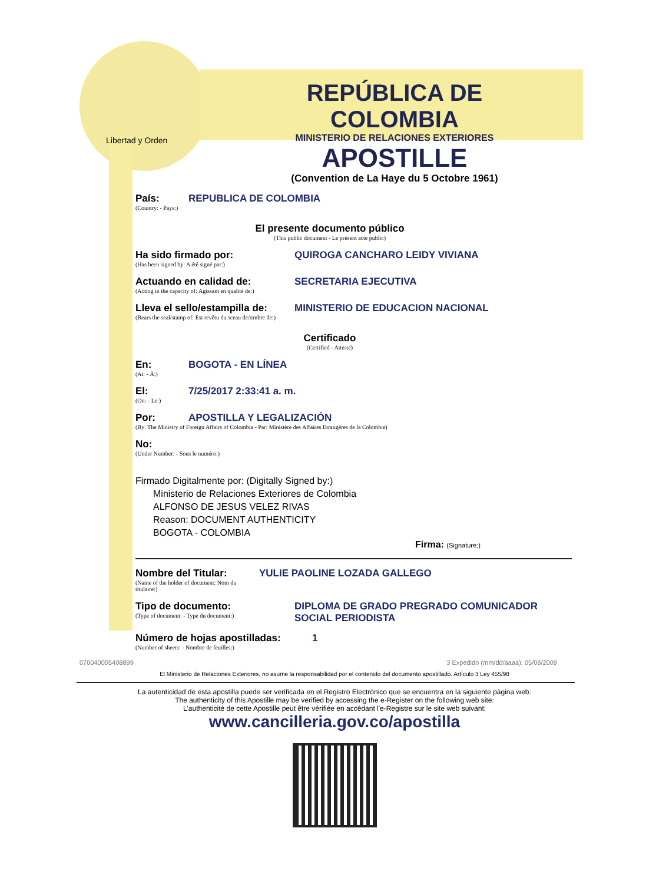Libertad y Orden
REPÚBLICA DE COLOMBIA
MINISTERIO DE RELACIONES EXTERIORES
APOSTILLE
(Convention de La Haye du 5 Octobre 1961)
País:
(Country: - Pays:)
REPUBLICA DE COLOMBIA
El presente documento público
(This public document - Le présent acte public)
Ha sido firmado por:
(Has been signed by: A été signé par:)
QUIROGA CANCHARO LEIDY VIVIANA
Actuando en calidad de:
(Acting in the capacity of: Agissant en qualité de:)
SECRETARIA EJECUTIVA
Lleva el sello/estampilla de:
(Bears the seal/stamp of: Est revêtu du sceau de/timbre de:)
MINISTERIO DE EDUCACION NACIONAL
Certificado
(Certified - Attesté)
En:
(At: - À:)
BOGOTA - EN LÍNEA
El:
(On: - Le:)
7/25/2017 2:33:41 a. m.
Por: APOSTILLA Y LEGALIZACIÓN
(By: The Ministry of Foreign Affairs of Colombia - Par: Ministère des Affaires Etrangères de la Colombie)
No:
(Under Number: - Sous le numéro:)
Firmado Digitalmente por: (Digitally Signed by:)
Ministerio de Relaciones Exteriores de Colombia
ALFONSO DE JESUS VELEZ RIVAS
Reason: DOCUMENT AUTHENTICITY
BOGOTA - COLOMBIA
Firma: (Signature:)
Nombre del Titular:
(Name of the holder of document: Nom du titulaire:)
YULIE PAOLINE LOZADA GALLEGO
Tipo de documento:
(Type of document: - Type du document:)
DIPLOMA DE GRADO PREGRADO COMUNICADOR
SOCIAL PERIODISTA
Número de hojas apostilladas:
(Number of sheets: - Nombre de feuilles:)
1
070040005408899 3 Expedido (mm/dd/aaaa): 05/08/2009
El Ministerio de Relaciones Exteriores, no asume la responsabilidad por el contenido del documento apostillado. Artículo 3 Ley 455/98
La autenticidad de esta apostilla puede ser verificada en el Registro Electrónico que se encuentra en la siguiente página web:
The authenticity of this Apostille may be verified by accessing the e-Register on the following web site:
L'authenticité de cette Apostille peut être vérifiée en accédant l'e-Registre sur le site web suivant:
www.cancilleria.gov.co/apostilla